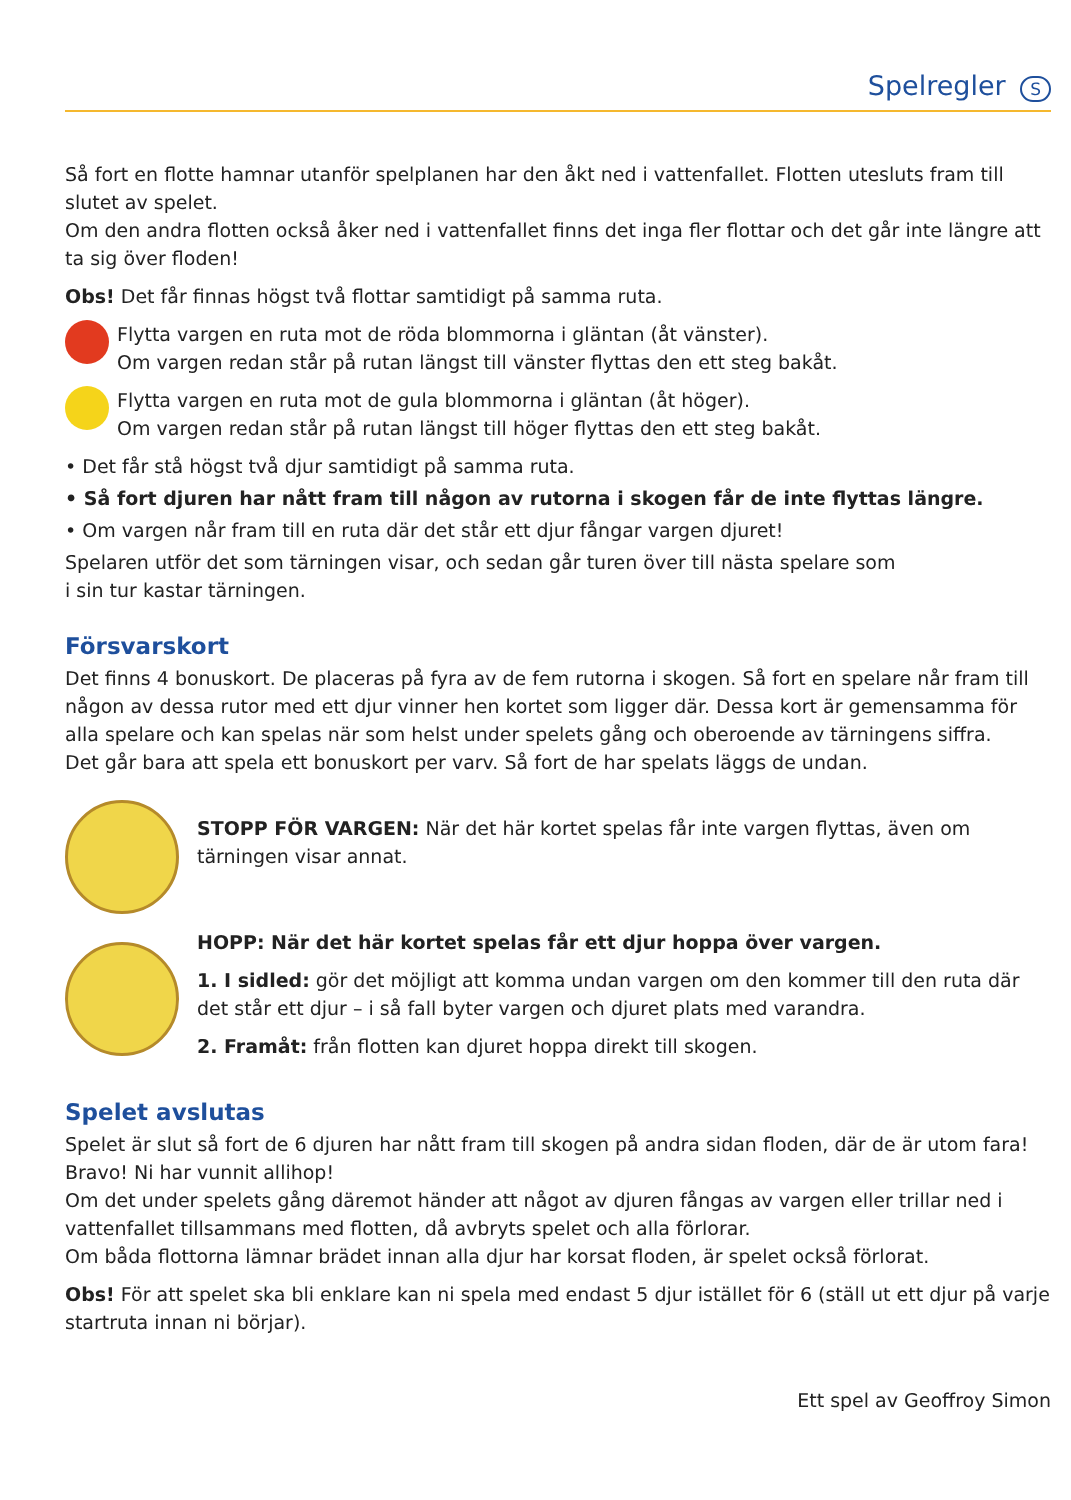Spelregler S
Så fort en flotte hamnar utanför spelplanen har den åkt ned i vattenfallet. Flotten utesluts fram till slutet av spelet.
Om den andra flotten också åker ned i vattenfallet finns det inga fler flottar och det går inte längre att ta sig över floden!
Obs! Det får finnas högst två flottar samtidigt på samma ruta.
Flytta vargen en ruta mot de röda blommorna i gläntan (åt vänster).
Om vargen redan står på rutan längst till vänster flyttas den ett steg bakåt.
Flytta vargen en ruta mot de gula blommorna i gläntan (åt höger).
Om vargen redan står på rutan längst till höger flyttas den ett steg bakåt.
• Det får stå högst två djur samtidigt på samma ruta.
• Så fort djuren har nått fram till någon av rutorna i skogen får de inte flyttas längre.
• Om vargen når fram till en ruta där det står ett djur fångar vargen djuret!
Spelaren utför det som tärningen visar, och sedan går turen över till nästa spelare som
i sin tur kastar tärningen.
Försvarskort
Det finns 4 bonuskort. De placeras på fyra av de fem rutorna i skogen. Så fort en spelare når fram till någon av dessa rutor med ett djur vinner hen kortet som ligger där. Dessa kort är gemensamma för alla spelare och kan spelas när som helst under spelets gång och oberoende av tärningens siffra.
Det går bara att spela ett bonuskort per varv. Så fort de har spelats läggs de undan.
STOPP FÖR VARGEN: När det här kortet spelas får inte vargen flyttas, även om tärningen visar annat.
HOPP: När det här kortet spelas får ett djur hoppa över vargen.
1. I sidled: gör det möjligt att komma undan vargen om den kommer till den ruta där det står ett djur – i så fall byter vargen och djuret plats med varandra.
2. Framåt: från flotten kan djuret hoppa direkt till skogen.
Spelet avslutas
Spelet är slut så fort de 6 djuren har nått fram till skogen på andra sidan floden, där de är utom fara! Bravo! Ni har vunnit allihop!
Om det under spelets gång däremot händer att något av djuren fångas av vargen eller trillar ned i vattenfallet tillsammans med flotten, då avbryts spelet och alla förlorar.
Om båda flottorna lämnar brädet innan alla djur har korsat floden, är spelet också förlorat.
Obs! För att spelet ska bli enklare kan ni spela med endast 5 djur istället för 6 (ställ ut ett djur på varje startruta innan ni börjar).
Ett spel av Geoffroy Simon